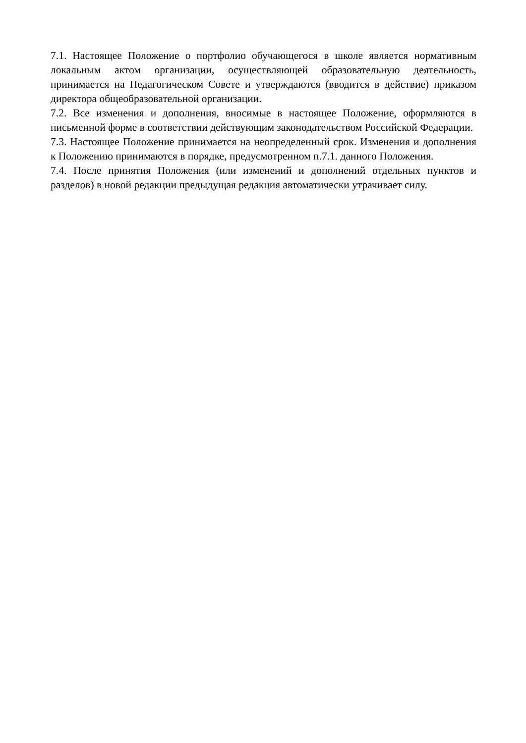7.1. Настоящее Положение о портфолио обучающегося в школе является нормативным локальным актом организации, осуществляющей образовательную деятельность, принимается на Педагогическом Совете и утверждаются (вводится в действие) приказом директора общеобразовательной организации.
7.2. Все изменения и дополнения, вносимые в настоящее Положение, оформляются в письменной форме в соответствии действующим законодательством Российской Федерации.
7.3. Настоящее Положение принимается на неопределенный срок. Изменения и дополнения к Положению принимаются в порядке, предусмотренном п.7.1. данного Положения.
7.4. После принятия Положения (или изменений и дополнений отдельных пунктов и разделов) в новой редакции предыдущая редакция автоматически утрачивает силу.